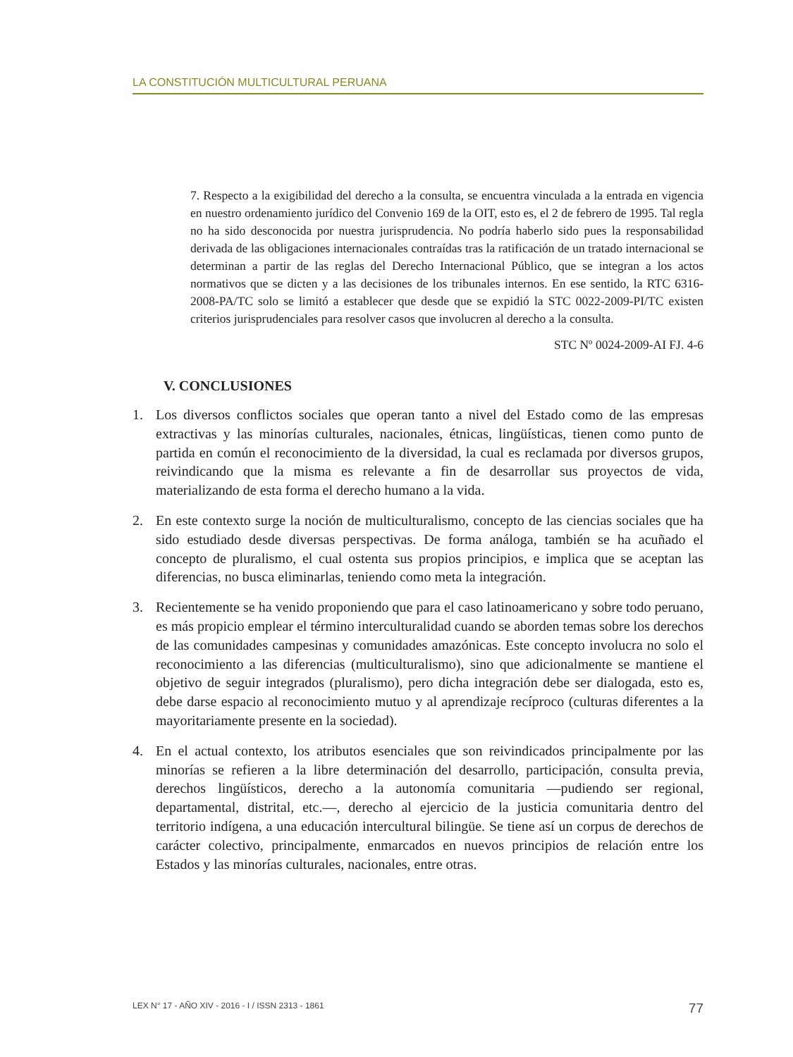LA CONSTITUCIÓN MULTICULTURAL PERUANA
7. Respecto a la exigibilidad del derecho a la consulta, se encuentra vinculada a la entrada en vigencia en nuestro ordenamiento jurídico del Convenio 169 de la OIT, esto es, el 2 de febrero de 1995. Tal regla no ha sido desconocida por nuestra jurisprudencia. No podría haberlo sido pues la responsabilidad derivada de las obligaciones internacionales contraídas tras la ratificación de un tratado internacional se determinan a partir de las reglas del Derecho Internacional Público, que se integran a los actos normativos que se dicten y a las decisiones de los tribunales internos. En ese sentido, la RTC 6316-2008-PA/TC solo se limitó a establecer que desde que se expidió la STC 0022-2009-PI/TC existen criterios jurisprudenciales para resolver casos que involucren al derecho a la consulta.
STC Nº 0024-2009-AI FJ. 4-6
V. CONCLUSIONES
1. Los diversos conflictos sociales que operan tanto a nivel del Estado como de las empresas extractivas y las minorías culturales, nacionales, étnicas, lingüísticas, tienen como punto de partida en común el reconocimiento de la diversidad, la cual es reclamada por diversos grupos, reivindicando que la misma es relevante a fin de desarrollar sus proyectos de vida, materializando de esta forma el derecho humano a la vida.
2. En este contexto surge la noción de multiculturalismo, concepto de las ciencias sociales que ha sido estudiado desde diversas perspectivas. De forma análoga, también se ha acuñado el concepto de pluralismo, el cual ostenta sus propios principios, e implica que se aceptan las diferencias, no busca eliminarlas, teniendo como meta la integración.
3. Recientemente se ha venido proponiendo que para el caso latinoamericano y sobre todo peruano, es más propicio emplear el término interculturalidad cuando se aborden temas sobre los derechos de las comunidades campesinas y comunidades amazónicas. Este concepto involucra no solo el reconocimiento a las diferencias (multiculturalismo), sino que adicionalmente se mantiene el objetivo de seguir integrados (pluralismo), pero dicha integración debe ser dialogada, esto es, debe darse espacio al reconocimiento mutuo y al aprendizaje recíproco (culturas diferentes a la mayoritariamente presente en la sociedad).
4. En el actual contexto, los atributos esenciales que son reivindicados principalmente por las minorías se refieren a la libre determinación del desarrollo, participación, consulta previa, derechos lingüísticos, derecho a la autonomía comunitaria —pudiendo ser regional, departamental, distrital, etc.—, derecho al ejercicio de la justicia comunitaria dentro del territorio indígena, a una educación intercultural bilingüe. Se tiene así un corpus de derechos de carácter colectivo, principalmente, enmarcados en nuevos principios de relación entre los Estados y las minorías culturales, nacionales, entre otras.
LEX N° 17 - AÑO XIV - 2016 - I / ISSN 2313 - 1861 77